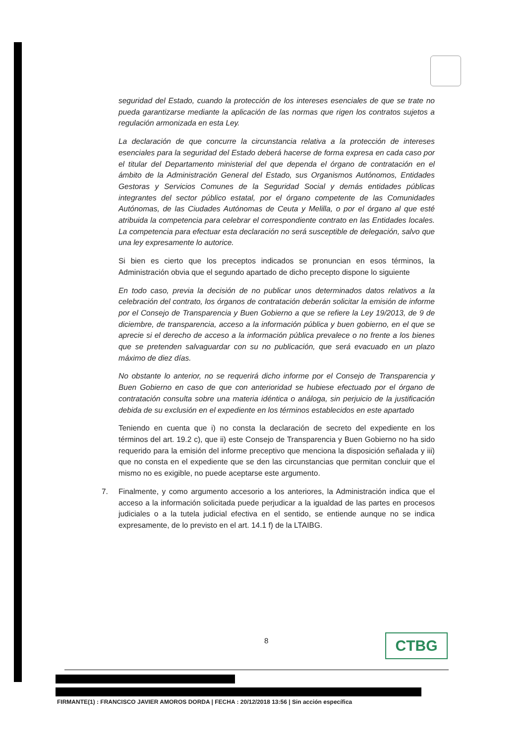seguridad del Estado, cuando la protección de los intereses esenciales de que se trate no pueda garantizarse mediante la aplicación de las normas que rigen los contratos sujetos a regulación armonizada en esta Ley.
La declaración de que concurre la circunstancia relativa a la protección de intereses esenciales para la seguridad del Estado deberá hacerse de forma expresa en cada caso por el titular del Departamento ministerial del que dependa el órgano de contratación en el ámbito de la Administración General del Estado, sus Organismos Autónomos, Entidades Gestoras y Servicios Comunes de la Seguridad Social y demás entidades públicas integrantes del sector público estatal, por el órgano competente de las Comunidades Autónomas, de las Ciudades Autónomas de Ceuta y Melilla, o por el órgano al que esté atribuida la competencia para celebrar el correspondiente contrato en las Entidades locales. La competencia para efectuar esta declaración no será susceptible de delegación, salvo que una ley expresamente lo autorice.
Si bien es cierto que los preceptos indicados se pronuncian en esos términos, la Administración obvia que el segundo apartado de dicho precepto dispone lo siguiente
En todo caso, previa la decisión de no publicar unos determinados datos relativos a la celebración del contrato, los órganos de contratación deberán solicitar la emisión de informe por el Consejo de Transparencia y Buen Gobierno a que se refiere la Ley 19/2013, de 9 de diciembre, de transparencia, acceso a la información pública y buen gobierno, en el que se aprecie si el derecho de acceso a la información pública prevalece o no frente a los bienes que se pretenden salvaguardar con su no publicación, que será evacuado en un plazo máximo de diez días.
No obstante lo anterior, no se requerirá dicho informe por el Consejo de Transparencia y Buen Gobierno en caso de que con anterioridad se hubiese efectuado por el órgano de contratación consulta sobre una materia idéntica o análoga, sin perjuicio de la justificación debida de su exclusión en el expediente en los términos establecidos en este apartado
Teniendo en cuenta que i) no consta la declaración de secreto del expediente en los términos del art. 19.2 c), que ii) este Consejo de Transparencia y Buen Gobierno no ha sido requerido para la emisión del informe preceptivo que menciona la disposición señalada y iii) que no consta en el expediente que se den las circunstancias que permitan concluir que el mismo no es exigible, no puede aceptarse este argumento.
7. Finalmente, y como argumento accesorio a los anteriores, la Administración indica que el acceso a la información solicitada puede perjudicar a la igualdad de las partes en procesos judiciales o a la tutela judicial efectiva en el sentido, se entiende aunque no se indica expresamente, de lo previsto en el art. 14.1 f) de la LTAIBG.
8 CTBG
FIRMANTE(1) : FRANCISCO JAVIER AMOROS DORDA | FECHA : 20/12/2018 13:56 | Sin acción específica